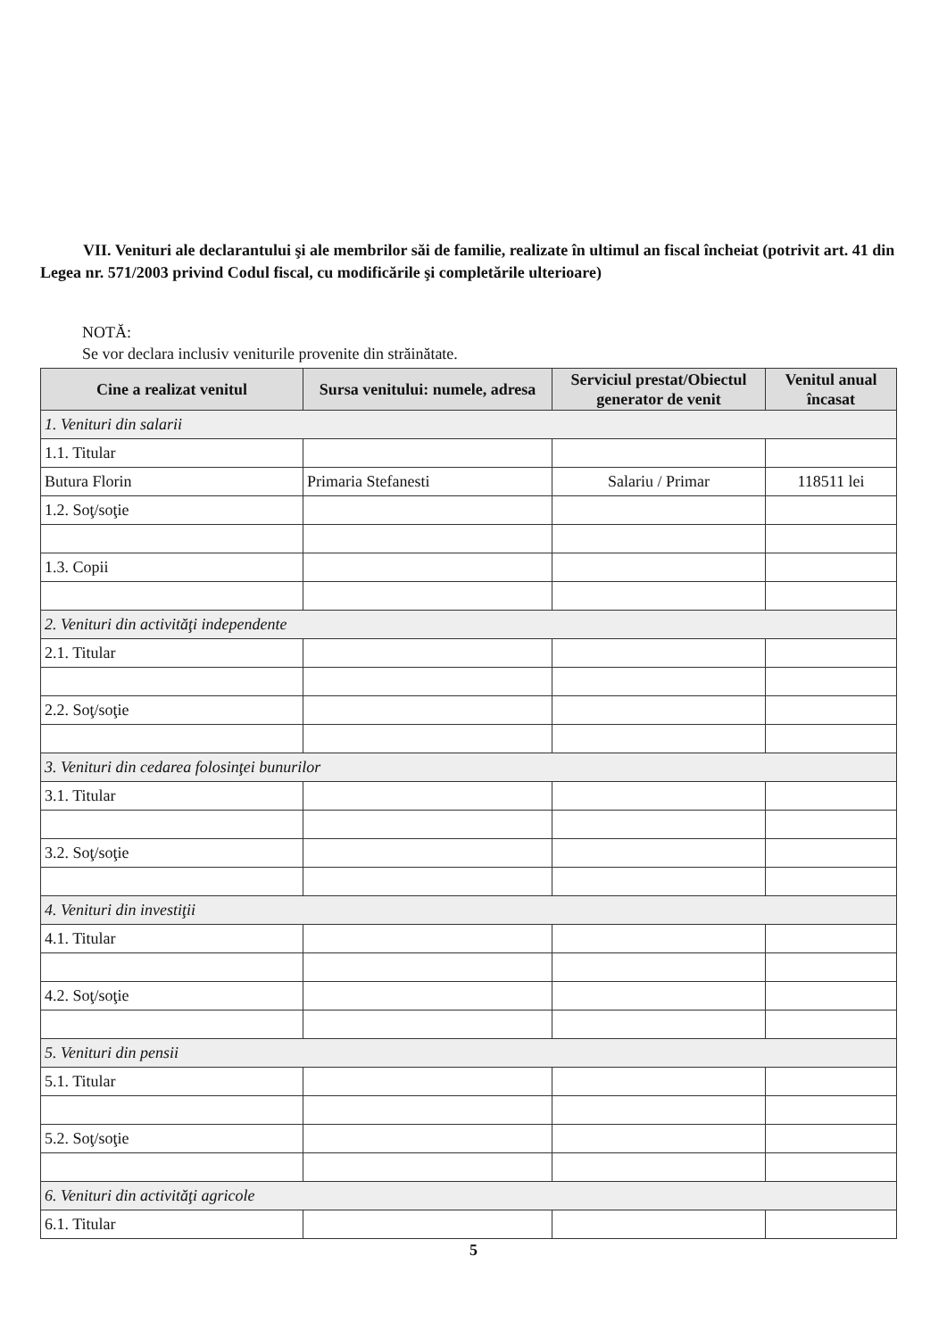VII. Venituri ale declarantului şi ale membrilor săi de familie, realizate în ultimul an fiscal încheiat (potrivit art. 41 din Legea nr. 571/2003 privind Codul fiscal, cu modificările şi completările ulterioare)
NOTĂ:
Se vor declara inclusiv veniturile provenite din străinătate.
| Cine a realizat venitul | Sursa venitului: numele, adresa | Serviciul prestat/Obiectul generator de venit | Venitul anual încasat |
| --- | --- | --- | --- |
| 1. Venituri din salarii | | | |
| 1.1. Titular | | | |
| Butura Florin | Primaria Stefanesti | Salariu / Primar | 118511 lei |
| 1.2. Soţ/soţie | | | |
| 1.3. Copii | | | |
| 2. Venituri din activităţi independente | | | |
| 2.1. Titular | | | |
| 2.2. Soţ/soţie | | | |
| 3. Venituri din cedarea folosinţei bunurilor | | | |
| 3.1. Titular | | | |
| 3.2. Soţ/soţie | | | |
| 4. Venituri din investiţii | | | |
| 4.1. Titular | | | |
| 4.2. Soţ/soţie | | | |
| 5. Venituri din pensii | | | |
| 5.1. Titular | | | |
| 5.2. Soţ/soţie | | | |
| 6. Venituri din activităţi agricole | | | |
| 6.1. Titular | | | |
5